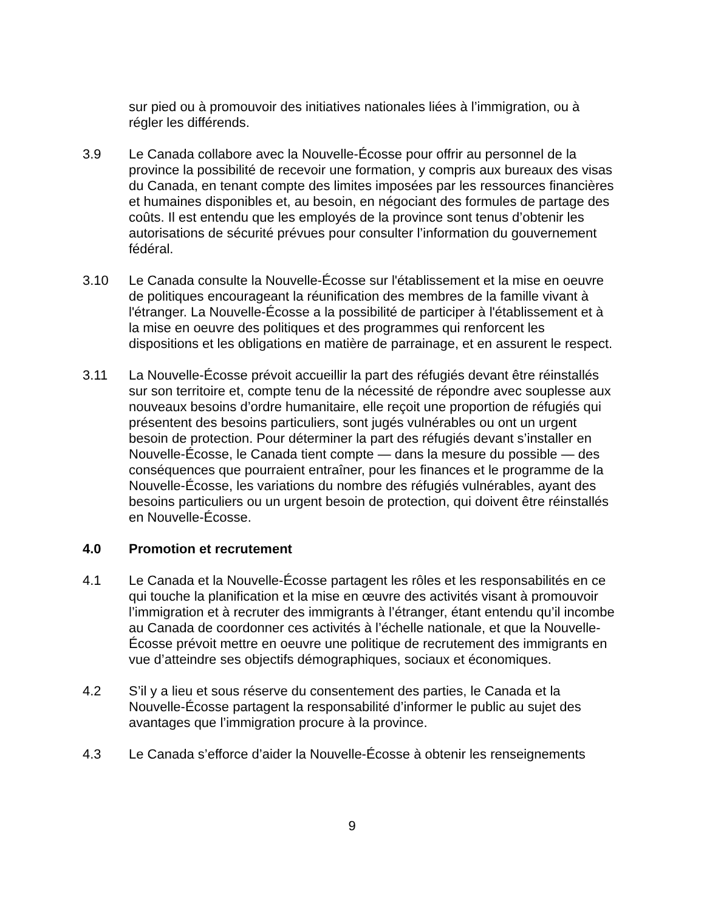sur pied ou à promouvoir des initiatives nationales liées à l’immigration, ou à régler les différends.
3.9 Le Canada collabore avec la Nouvelle-Écosse pour offrir au personnel de la province la possibilité de recevoir une formation, y compris aux bureaux des visas du Canada, en tenant compte des limites imposées par les ressources financières et humaines disponibles et, au besoin, en négociant des formules de partage des coûts. Il est entendu que les employés de la province sont tenus d’obtenir les autorisations de sécurité prévues pour consulter l’information du gouvernement fédéral.
3.10 Le Canada consulte la Nouvelle-Écosse sur l'établissement et la mise en oeuvre de politiques encourageant la réunification des membres de la famille vivant à l'étranger. La Nouvelle-Écosse a la possibilité de participer à l'établissement et à la mise en oeuvre des politiques et des programmes qui renforcent les dispositions et les obligations en matière de parrainage, et en assurent le respect.
3.11 La Nouvelle-Écosse prévoit accueillir la part des réfugiés devant être réinstallés sur son territoire et, compte tenu de la nécessité de répondre avec souplesse aux nouveaux besoins d’ordre humanitaire, elle reçoit une proportion de réfugiés qui présentent des besoins particuliers, sont jugés vulnérables ou ont un urgent besoin de protection. Pour déterminer la part des réfugiés devant s’installer en Nouvelle-Écosse, le Canada tient compte — dans la mesure du possible — des conséquences que pourraient entraîner, pour les finances et le programme de la Nouvelle-Écosse, les variations du nombre des réfugiés vulnérables, ayant des besoins particuliers ou un urgent besoin de protection, qui doivent être réinstallés en Nouvelle-Écosse.
4.0 Promotion et recrutement
4.1 Le Canada et la Nouvelle-Écosse partagent les rôles et les responsabilités en ce qui touche la planification et la mise en œuvre des activités visant à promouvoir l’immigration et à recruter des immigrants à l’étranger, étant entendu qu’il incombe au Canada de coordonner ces activités à l’échelle nationale, et que la Nouvelle-Écosse prévoit mettre en oeuvre une politique de recrutement des immigrants en vue d’atteindre ses objectifs démographiques, sociaux et économiques.
4.2 S’il y a lieu et sous réserve du consentement des parties, le Canada et la Nouvelle-Écosse partagent la responsabilité d’informer le public au sujet des avantages que l’immigration procure à la province.
4.3 Le Canada s’efforce d’aider la Nouvelle-Écosse à obtenir les renseignements
9